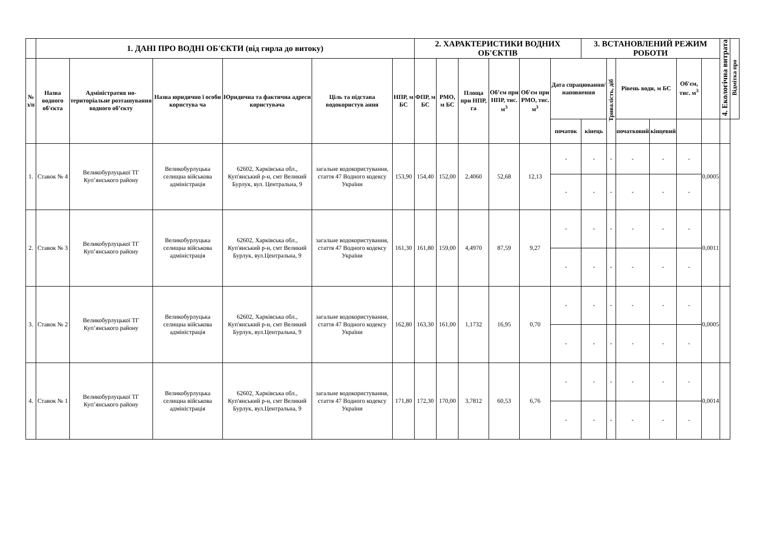| | 1. ДАНІ ПРО ВОДНІ ОБ'ЄКТИ (від гирла до витоку) | | | | | | 2. ХАРАКТЕРИСТИКИ ВОДНИХ ОБ'ЄКТІВ | | | | | | 3. ВСТАНОВЛЕНИЙ РЕЖИМ РОБОТИ | | | | | | 4. Екологічна витрата | Відмітка про |
| --- | --- | --- | --- | --- | --- | --- | --- | --- | --- | --- | --- | --- | --- | --- | --- | --- | --- | --- | --- | --- |
| № з/п | Назва водного об'єкта | Адміністратив но-територіальне розташування водного об’єкту | Назва юридично ї особи користува ча | Юридична та фактична адреси користувача | Ціль та підстава водокористув ання | НПР, м БС | ФПР, м БС | РМО, м БС | Площа при НПР, га | Об’єм при НПР, тис. м<sup>3</sup> | Об'єм при РМО, тис. м<sup>3</sup> | Дата спрацювання/ наповнення | | Тривалість, діб | Рівень води, м БС | | Об'єм, тис. м<sup>3</sup> | | | |
| | | | | | | | | | | | | початок | кінець | | початковий | кінцевий | | | | |
| 1. | Ставок № 4 | Великобурлуцької ТГ Куп’янського району | Великобурлуцька селищна військова адміністрація | 62602, Харківська обл., Куп'янський р-н, смт Великий Бурлук, вул. Центральна, 9 | загальне водокористування, стаття 47 Водного кодексу України | 153,90 | 154,40 | 152,00 | 2,4060 | 52,68 | 12,13 | - | - | - | - | - | - | 0,0005 | | |
| | | | | | | | | | | | | - | - | - | - | - | - | | | |
| 2. | Ставок № 3 | Великобурлуцької ТГ Куп’янського району | Великобурлуцька селищна військова адміністрація | 62602, Харківська обл., Куп'янський р-н, смт Великий Бурлук, вул.Центральна, 9 | загальне водокористування, стаття 47 Водного кодексу України | 161,30 | 161,80 | 159,00 | 4,4970 | 87,59 | 9,27 | - | - | - | - | - | - | 0,0011 | | |
| | | | | | | | | | | | | - | - | - | - | - | - | | | |
| 3. | Ставок № 2 | Великобурлуцької ТГ Куп’янського району | Великобурлуцька селищна військова адміністрація | 62602, Харківська обл., Куп'янський р-н, смт Великий Бурлук, вул.Центральна, 9 | загальне водокористування, стаття 47 Водного кодексу України | 162,80 | 163,30 | 161,00 | 1,1732 | 16,95 | 0,70 | - | - | - | - | - | - | 0,0005 | | |
| | | | | | | | | | | | | - | - | - | - | - | - | | | |
| 4. | Ставок № 1 | Великобурлуцької ТГ Куп’янського району | Великобурлуцька селищна військова адміністрація | 62602, Харківська обл., Куп'янський р-н, смт Великий Бурлук, вул.Центральна, 9 | загальне водокористування, стаття 47 Водного кодексу України | 171,80 | 172,30 | 170,00 | 3,7812 | 60,53 | 6,76 | - | - | - | - | - | - | 0,0014 | | |
| | | | | | | | | | | | | - | - | - | - | - | - | | | |